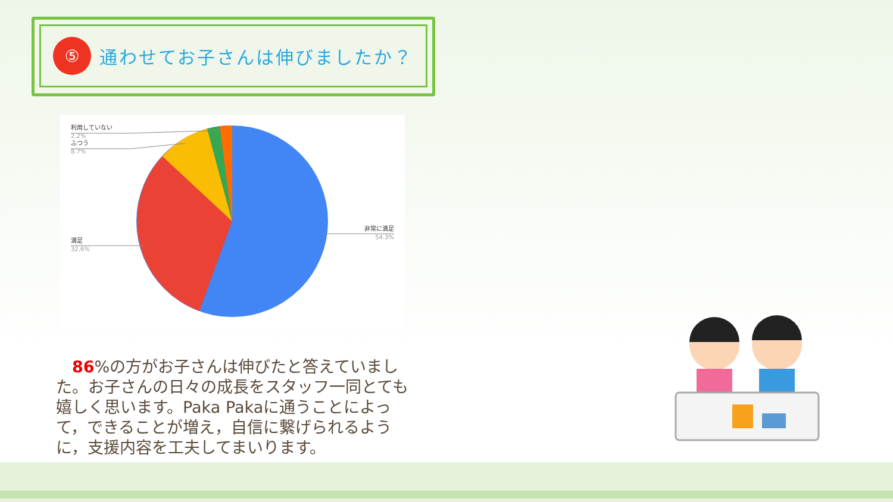⑤
通わせてお子さんは伸びましたか？
利用していない
2.2%
ふつう
8.7%
満足
32.6%
非常に満足
54.3%
　86%の方がお子さんは伸びたと答えていました。お子さんの日々の成長をスタッフ一同とても嬉しく思います。Paka Pakaに通うことによって，できることが増え，自信に繋げられるように，支援内容を工夫してまいります。